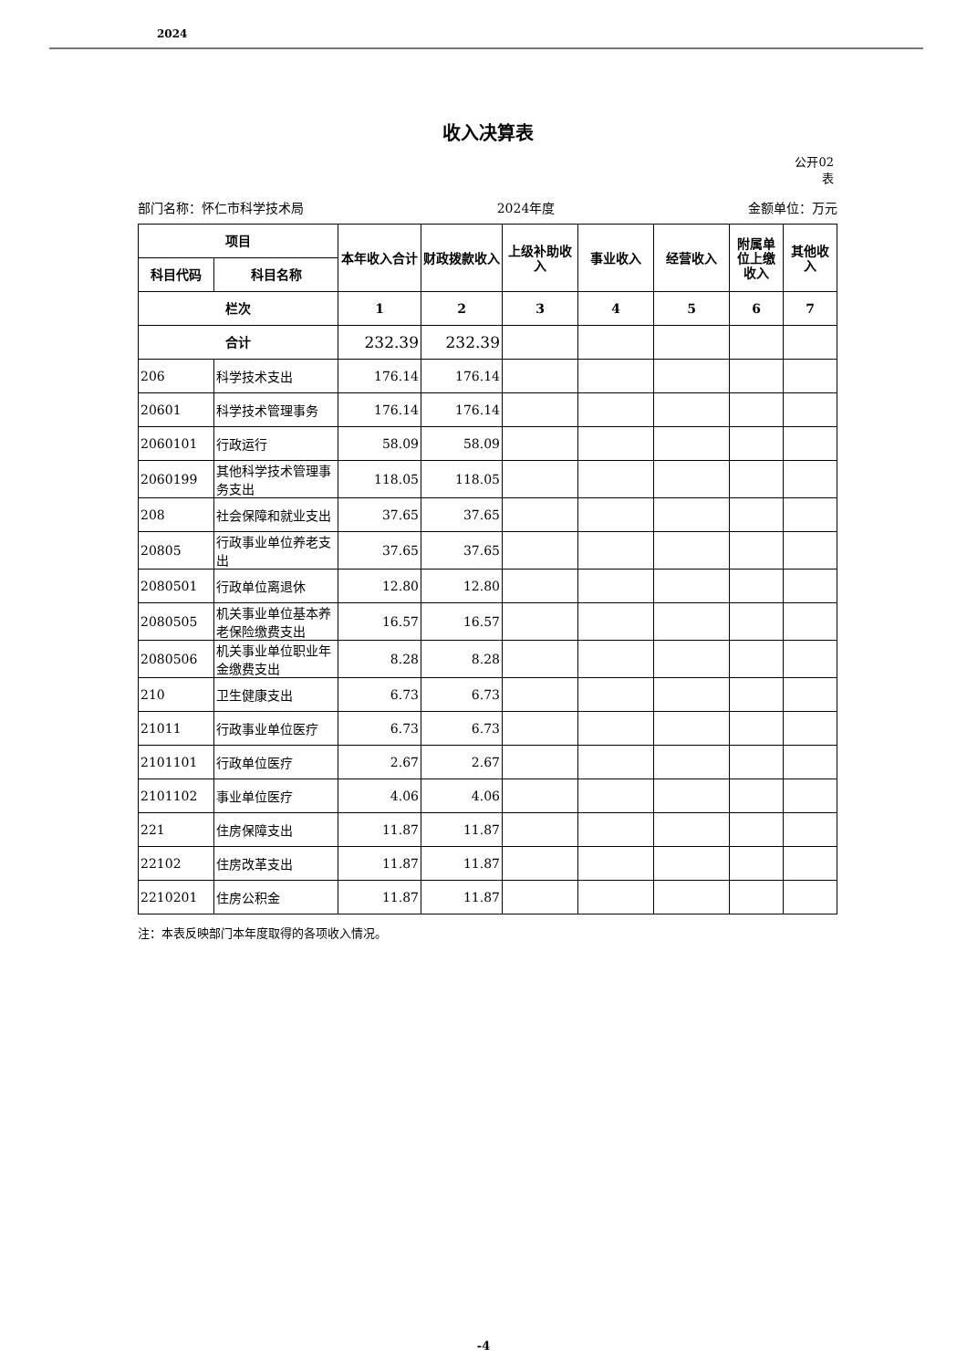2024
收入决算表
公开02
表
部门名称：怀仁市科学技术局 2024年度 金额单位：万元
| 项目 | | 本年收入合计 | 财政拨款收入 | 上级补助收入 | 事业收入 | 经营收入 | 附属单位上缴收入 | 其他收入 |
| --- | --- | --- | --- | --- | --- | --- | --- | --- |
| 科目代码 | 科目名称 | | | | | | | |
| 栏次 | | 1 | 2 | 3 | 4 | 5 | 6 | 7 |
| 合计 | | 232.39 | 232.39 | | | | | |
| 206 | 科学技术支出 | 176.14 | 176.14 | | | | | |
| 20601 | 科学技术管理事务 | 176.14 | 176.14 | | | | | |
| 2060101 | 行政运行 | 58.09 | 58.09 | | | | | |
| 2060199 | 其他科学技术管理事务支出 | 118.05 | 118.05 | | | | | |
| 208 | 社会保障和就业支出 | 37.65 | 37.65 | | | | | |
| 20805 | 行政事业单位养老支出 | 37.65 | 37.65 | | | | | |
| 2080501 | 行政单位离退休 | 12.80 | 12.80 | | | | | |
| 2080505 | 机关事业单位基本养老保险缴费支出 | 16.57 | 16.57 | | | | | |
| 2080506 | 机关事业单位职业年金缴费支出 | 8.28 | 8.28 | | | | | |
| 210 | 卫生健康支出 | 6.73 | 6.73 | | | | | |
| 21011 | 行政事业单位医疗 | 6.73 | 6.73 | | | | | |
| 2101101 | 行政单位医疗 | 2.67 | 2.67 | | | | | |
| 2101102 | 事业单位医疗 | 4.06 | 4.06 | | | | | |
| 221 | 住房保障支出 | 11.87 | 11.87 | | | | | |
| 22102 | 住房改革支出 | 11.87 | 11.87 | | | | | |
| 2210201 | 住房公积金 | 11.87 | 11.87 | | | | | |
注：本表反映部门本年度取得的各项收入情况。
-4